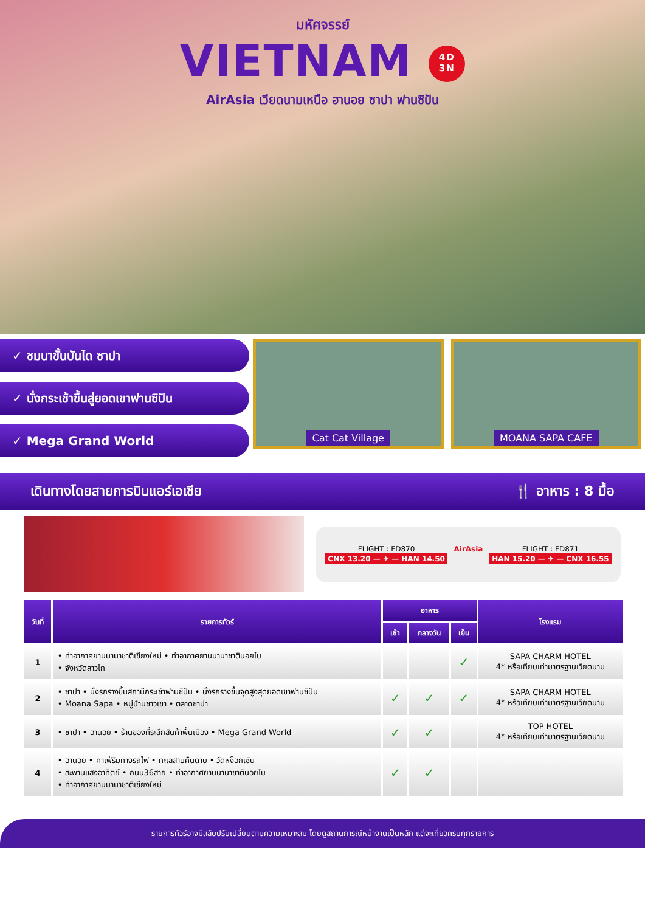มหัศจรรย์
VIETNAM 4D
3N
AirAsia เวียดนามเหนือ ฮานอย ซาปา ฟานซิปัน
✓ ชมนาขั้นบันได ซาปา
✓ นั่งกระเช้าขึ้นสู่ยอดเขาฟานซิปัน
✓ Mega Grand World
Cat Cat Village MOANA SAPA CAFE
เดินทางโดยสายการบินแอร์เอเชีย 🍴 อาหาร : 8 มื้อ
FLIGHT : FD870
CNX 13.20 — ✈ — HAN 14.50
AirAsia FLIGHT : FD871
HAN 15.20 — ✈ — CNX 16.55
| วันที่ | รายการทัวร์ | อาหาร | | | โรงแรม |
| --- | --- | --- | --- | --- | --- |
| | | เช้า | กลางวัน | เย็น | |
| 1 | • ท่าอากาศยานนานาชาติเชียงใหม่ • ท่าอากาศยานนานาชาตินอยไบ • จังหวัดลาวไก | | | ✓ | SAPA CHARM HOTEL 4* หรือเทียบเท่ามาตรฐานเวียดนาม |
| 2 | • ซาปา • นั่งรถรางขึ้นสถานีกระเช้าฟานซิปัน • นั่งรถรางขึ้นจุดสูงสุดยอดเขาฟานซิปัน • Moana Sapa • หมู่บ้านชาวเขา • ตลาดซาปา | ✓ | ✓ | ✓ | SAPA CHARM HOTEL 4* หรือเทียบเท่ามาตรฐานเวียดนาม |
| 3 | • ซาปา • ฮานอย • ร้านของที่ระลึกสินค้าพื้นเมือง • Mega Grand World | ✓ | ✓ | | TOP HOTEL 4* หรือเทียบเท่ามาตรฐานเวียดนาม |
| 4 | • ฮานอย • คาเฟ่ริมทางรถไฟ • ทะเลสาบคืนดาบ • วัดหง็อกเซิน • สะพานแสงอาทิตย์ • ถนน36สาย • ท่าอากาศยานนานาชาตินอยไบ • ท่าอากาศยานนานาชาติเชียงใหม่ | ✓ | ✓ | | |
รายการทัวร์อาจมีสลับปรับเปลี่ยนตามความเหมาะสม โดยดูสถานการณ์หน้างานเป็นหลัก แต่จะเที่ยวครบทุกรายการ